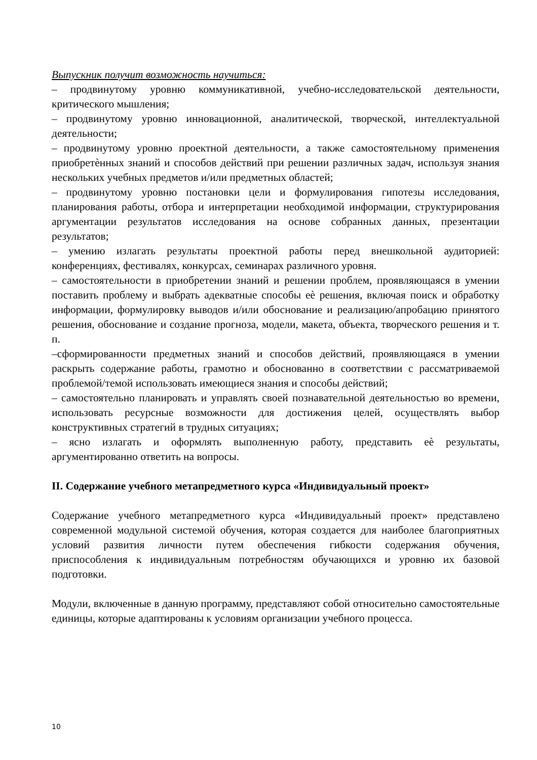Выпускник получит возможность научиться:
– продвинутому уровню коммуникативной, учебно-исследовательской деятельности, критического мышления;
– продвинутому уровню инновационной, аналитической, творческой, интеллектуальной деятельности;
– продвинутому уровню проектной деятельности, а также самостоятельному применения приобретѐнных знаний и способов действий при решении различных задач, используя знания нескольких учебных предметов и/или предметных областей;
– продвинутому уровню постановки цели и формулирования гипотезы исследования, планирования работы, отбора и интерпретации необходимой информации, структурирования аргументации результатов исследования на основе собранных данных, презентации результатов;
– умению излагать результаты проектной работы перед внешкольной аудиторией: конференциях, фестивалях, конкурсах, семинарах различного уровня.
– самостоятельности в приобретении знаний и решении проблем, проявляющаяся в умении поставить проблему и выбрать адекватные способы еѐ решения, включая поиск и обработку информации, формулировку выводов и/или обоснование и реализацию/апробацию принятого решения, обоснование и создание прогноза, модели, макета, объекта, творческого решения и т. п.
–сформированности предметных знаний и способов действий, проявляющаяся в умении раскрыть содержание работы, грамотно и обоснованно в соответствии с рассматриваемой проблемой/темой использовать имеющиеся знания и способы действий;
– самостоятельно планировать и управлять своей познавательной деятельностью во времени, использовать ресурсные возможности для достижения целей, осуществлять выбор конструктивных стратегий в трудных ситуациях;
– ясно излагать и оформлять выполненную работу, представить еѐ результаты, аргументированно ответить на вопросы.
II. Содержание учебного метапредметного курса «Индивидуальный проект»
Содержание учебного метапредметного курса «Индивидуальный проект» представлено современной модульной системой обучения, которая создается для наиболее благоприятных условий развития личности путем обеспечения гибкости содержания обучения, приспособления к индивидуальным потребностям обучающихся и уровню их базовой подготовки.
Модули, включенные в данную программу, представляют собой относительно самостоятельные единицы, которые адаптированы к условиям организации учебного процесса.
10